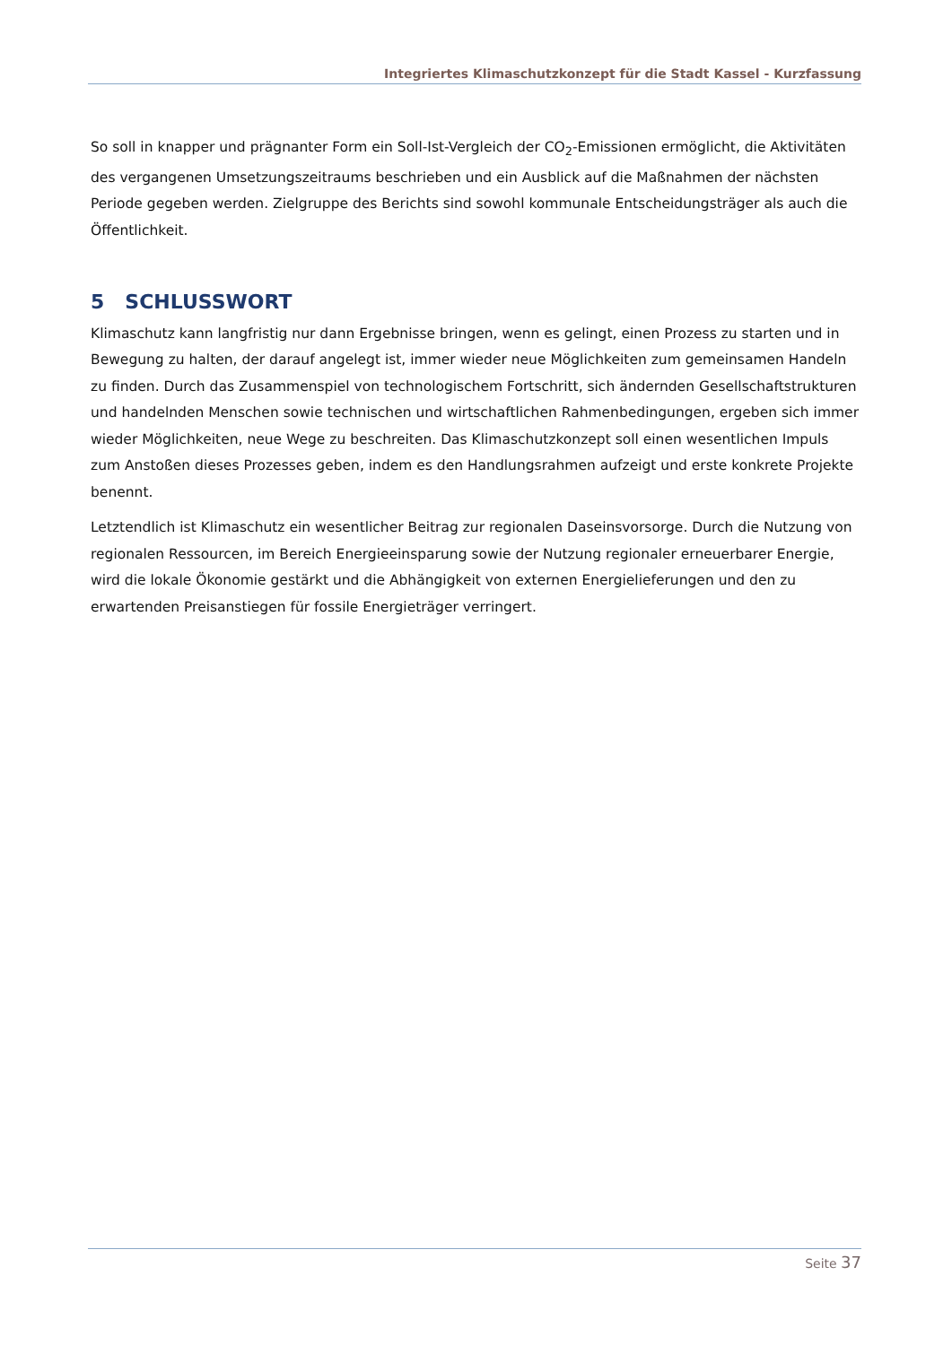Integriertes Klimaschutzkonzept für die Stadt Kassel - Kurzfassung
So soll in knapper und prägnanter Form ein Soll-Ist-Vergleich der CO<sub>2</sub>-Emissionen ermöglicht, die Aktivitäten des vergangenen Umsetzungszeitraums beschrieben und ein Ausblick auf die Maßnahmen der nächsten Periode gegeben werden. Zielgruppe des Berichts sind sowohl kommunale Entscheidungsträger als auch die Öffentlichkeit.
5 SCHLUSSWORT
Klimaschutz kann langfristig nur dann Ergebnisse bringen, wenn es gelingt, einen Prozess zu starten und in Bewegung zu halten, der darauf angelegt ist, immer wieder neue Möglichkeiten zum gemeinsamen Handeln zu finden. Durch das Zusammenspiel von technologischem Fortschritt, sich ändernden Gesellschaftstrukturen und handelnden Menschen sowie technischen und wirtschaftlichen Rahmenbedingungen, ergeben sich immer wieder Möglichkeiten, neue Wege zu beschreiten. Das Klimaschutzkonzept soll einen wesentlichen Impuls zum Anstoßen dieses Prozesses geben, indem es den Handlungsrahmen aufzeigt und erste konkrete Projekte benennt.
Letztendlich ist Klimaschutz ein wesentlicher Beitrag zur regionalen Daseinsvorsorge. Durch die Nutzung von regionalen Ressourcen, im Bereich Energieeinsparung sowie der Nutzung regionaler erneuerbarer Energie, wird die lokale Ökonomie gestärkt und die Abhängigkeit von externen Energielieferungen und den zu erwartenden Preisanstiegen für fossile Energieträger verringert.
Seite 37